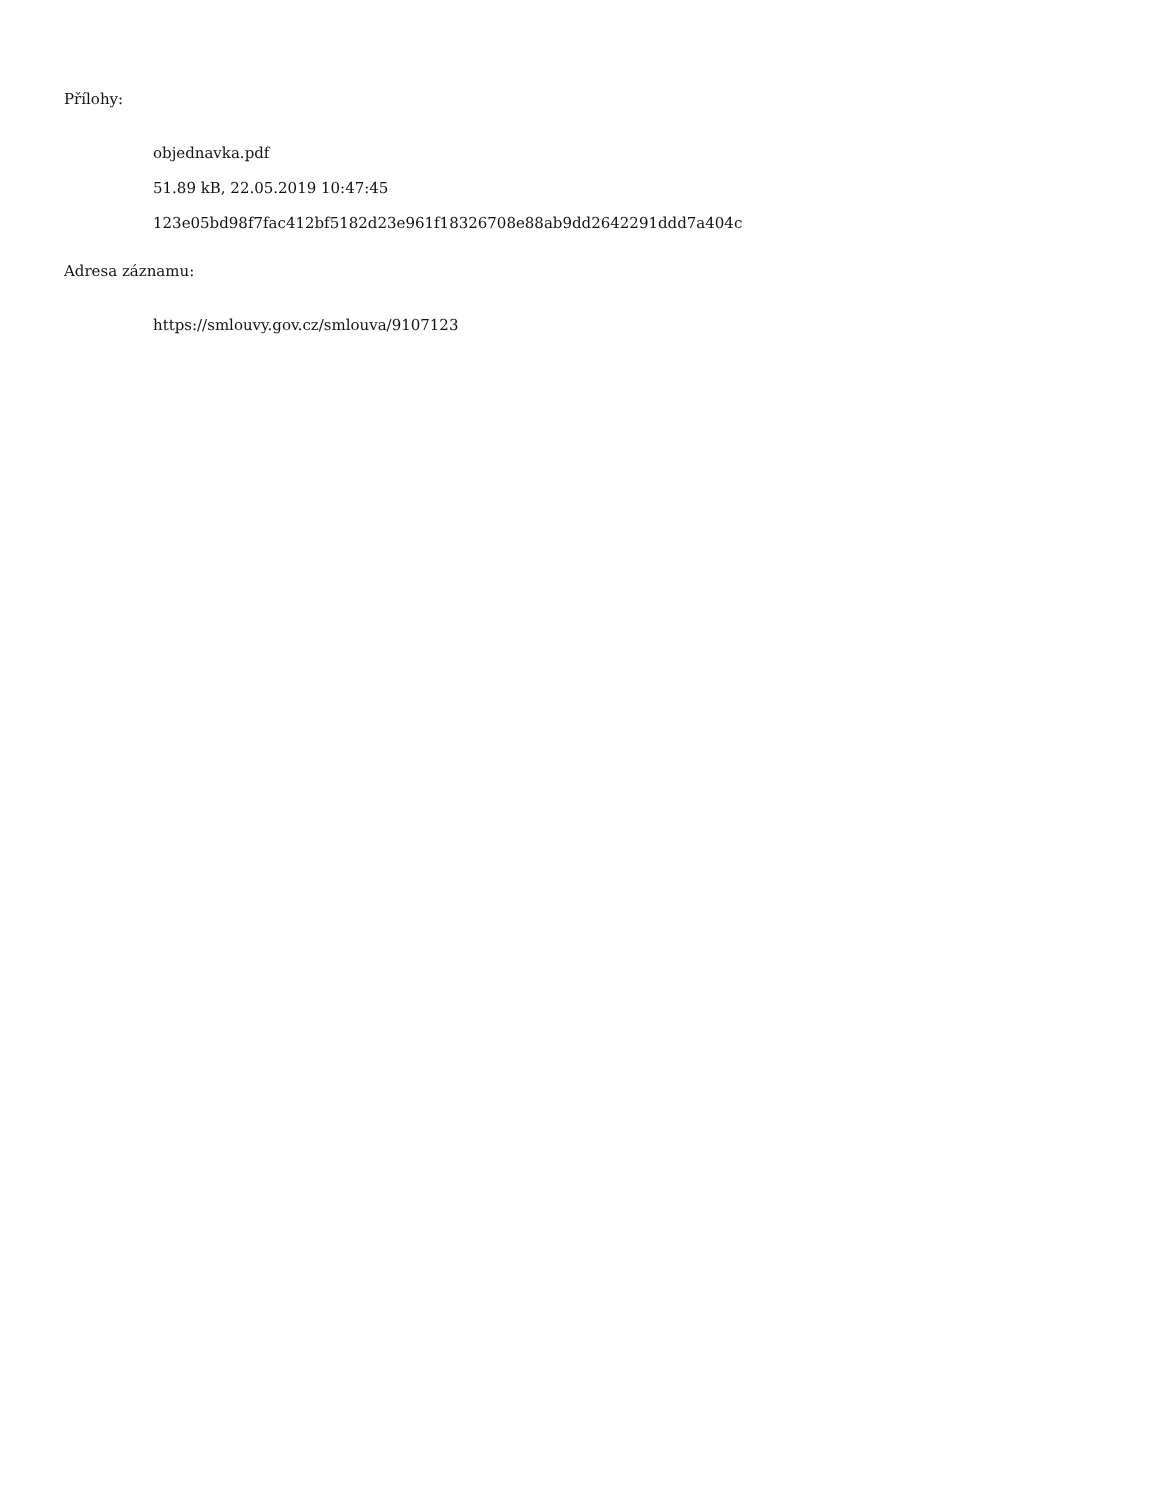Přílohy:
objednavka.pdf
51.89 kB, 22.05.2019 10:47:45
123e05bd98f7fac412bf5182d23e961f18326708e88ab9dd2642291ddd7a404c
Adresa záznamu:
https://smlouvy.gov.cz/smlouva/9107123